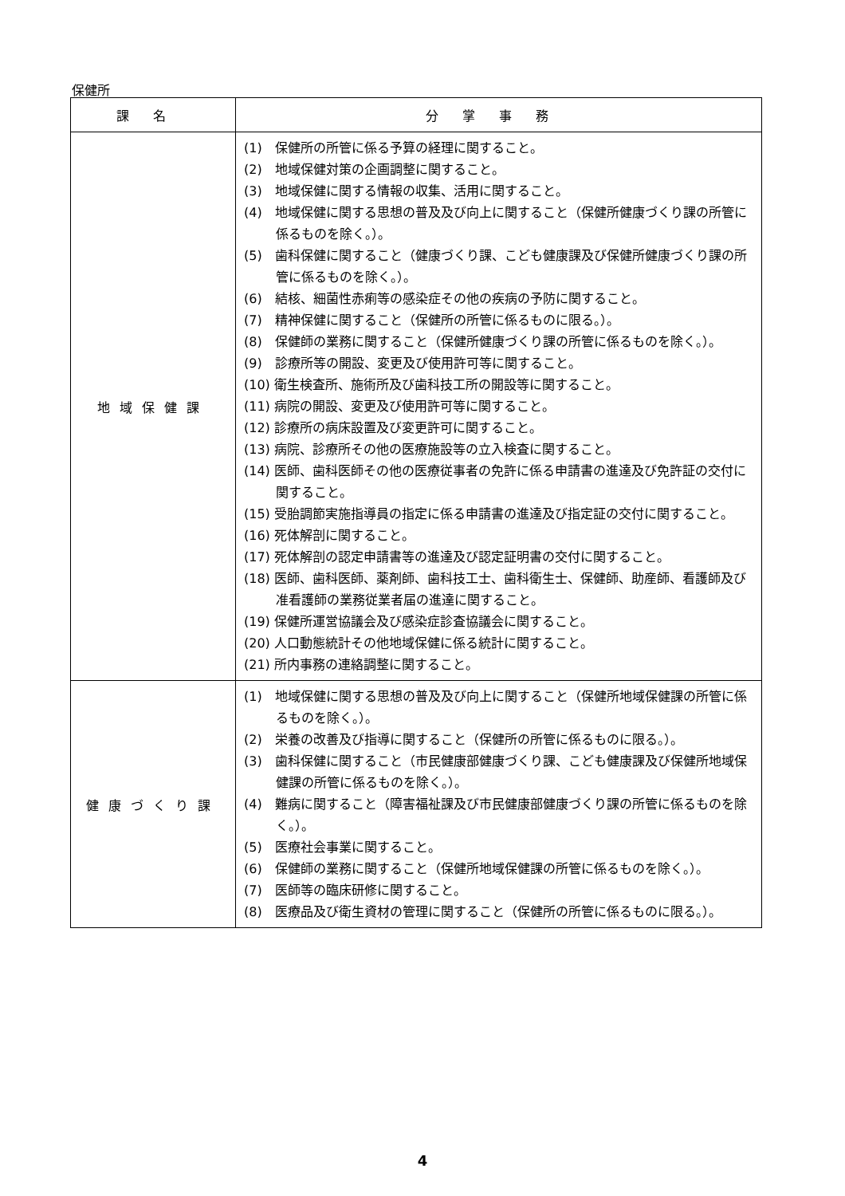保健所
| 課名 | 分掌事務 |
| --- | --- |
| 地域保健課 | (1) 保健所の所管に係る予算の経理に関すること。 (2) 地域保健対策の企画調整に関すること。 (3) 地域保健に関する情報の収集、活用に関すること。 (4) 地域保健に関する思想の普及及び向上に関すること（保健所健康づくり課の所管に係るものを除く。）。 (5) 歯科保健に関すること（健康づくり課、こども健康課及び保健所健康づくり課の所管に係るものを除く。）。 (6) 結核、細菌性赤痢等の感染症その他の疾病の予防に関すること。 (7) 精神保健に関すること（保健所の所管に係るものに限る。）。 (8) 保健師の業務に関すること（保健所健康づくり課の所管に係るものを除く。）。 (9) 診療所等の開設、変更及び使用許可等に関すること。 (10) 衛生検査所、施術所及び歯科技工所の開設等に関すること。 (11) 病院の開設、変更及び使用許可等に関すること。 (12) 診療所の病床設置及び変更許可に関すること。 (13) 病院、診療所その他の医療施設等の立入検査に関すること。 (14) 医師、歯科医師その他の医療従事者の免許に係る申請書の進達及び免許証の交付に関すること。 (15) 受胎調節実施指導員の指定に係る申請書の進達及び指定証の交付に関すること。 (16) 死体解剖に関すること。 (17) 死体解剖の認定申請書等の進達及び認定証明書の交付に関すること。 (18) 医師、歯科医師、薬剤師、歯科技工士、歯科衛生士、保健師、助産師、看護師及び准看護師の業務従業者届の進達に関すること。 (19) 保健所運営協議会及び感染症診査協議会に関すること。 (20) 人口動態統計その他地域保健に係る統計に関すること。 (21) 所内事務の連絡調整に関すること。 |
| 健康づくり課 | (1) 地域保健に関する思想の普及及び向上に関すること（保健所地域保健課の所管に係るものを除く。）。 (2) 栄養の改善及び指導に関すること（保健所の所管に係るものに限る。）。 (3) 歯科保健に関すること（市民健康部健康づくり課、こども健康課及び保健所地域保健課の所管に係るものを除く。）。 (4) 難病に関すること（障害福祉課及び市民健康部健康づくり課の所管に係るものを除く。）。 (5) 医療社会事業に関すること。 (6) 保健師の業務に関すること（保健所地域保健課の所管に係るものを除く。）。 (7) 医師等の臨床研修に関すること。 (8) 医療品及び衛生資材の管理に関すること（保健所の所管に係るものに限る。）。 |
4